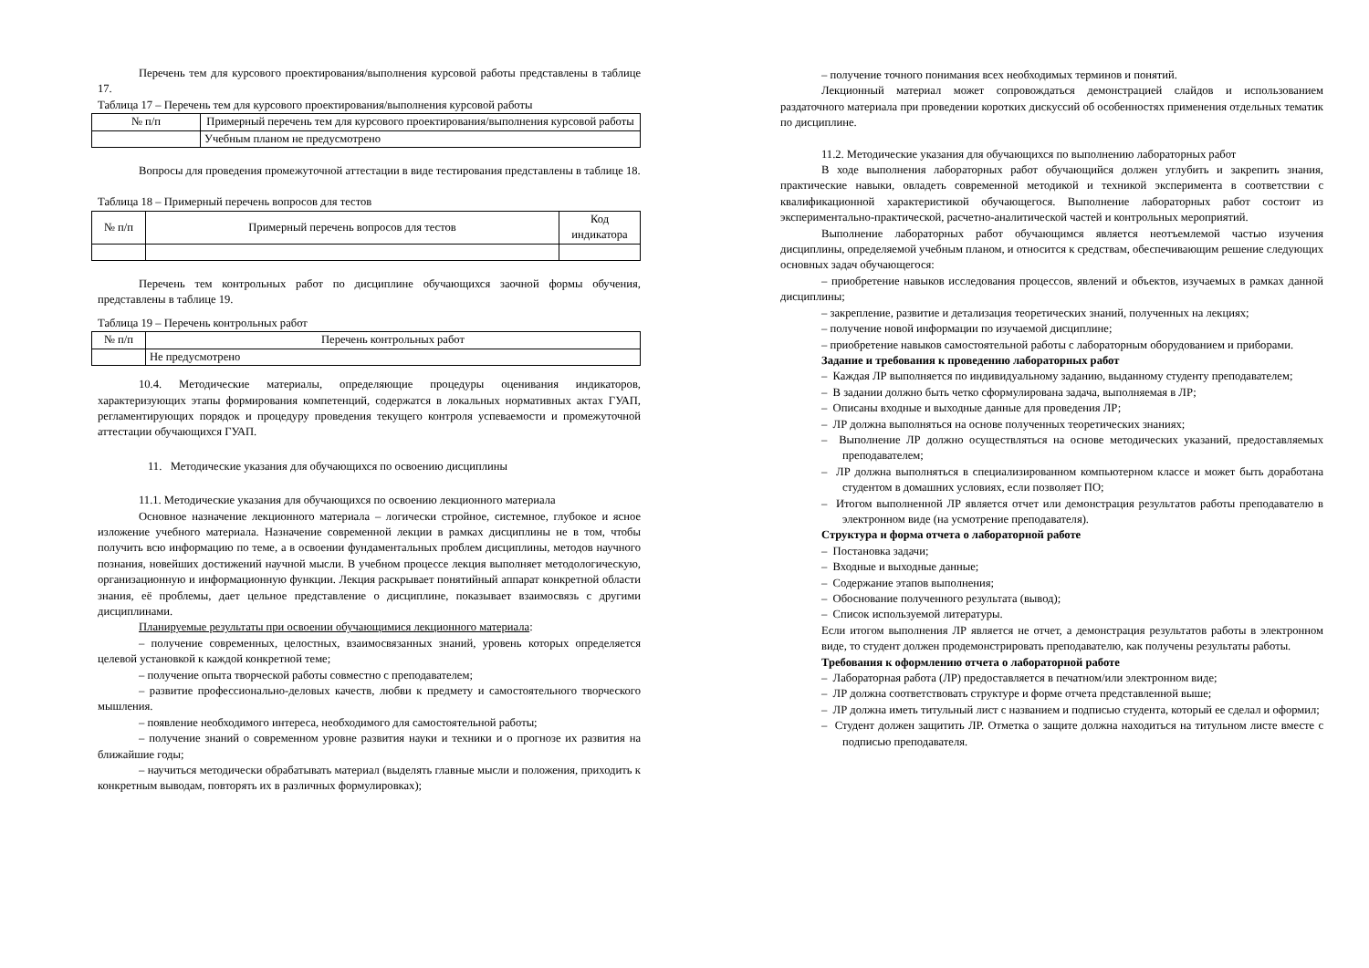Перечень тем для курсового проектирования/выполнения курсовой работы представлены в таблице 17.
Таблица 17 – Перечень тем для курсового проектирования/выполнения курсовой работы
| № п/п | Примерный перечень тем для курсового проектирования/выполнения курсовой работы |
| --- | --- |
| | Учебным планом не предусмотрено |
Вопросы для проведения промежуточной аттестации в виде тестирования представлены в таблице 18.
Таблица 18 – Примерный перечень вопросов для тестов
| № п/п | Примерный перечень вопросов для тестов | Код индикатора |
| --- | --- | --- |
Перечень тем контрольных работ по дисциплине обучающихся заочной формы обучения, представлены в таблице 19.
Таблица 19 – Перечень контрольных работ
| № п/п | Перечень контрольных работ |
| --- | --- |
| | Не предусмотрено |
10.4. Методические материалы, определяющие процедуры оценивания индикаторов, характеризующих этапы формирования компетенций, содержатся в локальных нормативных актах ГУАП, регламентирующих порядок и процедуру проведения текущего контроля успеваемости и промежуточной аттестации обучающихся ГУАП.
11. Методические указания для обучающихся по освоению дисциплины
11.1. Методические указания для обучающихся по освоению лекционного материала
Основное назначение лекционного материала – логически стройное, системное, глубокое и ясное изложение учебного материала. Назначение современной лекции в рамках дисциплины не в том, чтобы получить всю информацию по теме, а в освоении фундаментальных проблем дисциплины, методов научного познания, новейших достижений научной мысли. В учебном процессе лекция выполняет методологическую, организационную и информационную функции. Лекция раскрывает понятийный аппарат конкретной области знания, её проблемы, дает цельное представление о дисциплине, показывает взаимосвязь с другими дисциплинами.
Планируемые результаты при освоении обучающимися лекционного материала:
– получение современных, целостных, взаимосвязанных знаний, уровень которых определяется целевой установкой к каждой конкретной теме;
– получение опыта творческой работы совместно с преподавателем;
– развитие профессионально-деловых качеств, любви к предмету и самостоятельного творческого мышления.
– появление необходимого интереса, необходимого для самостоятельной работы;
– получение знаний о современном уровне развития науки и техники и о прогнозе их развития на ближайшие годы;
– научиться методически обрабатывать материал (выделять главные мысли и положения, приходить к конкретным выводам, повторять их в различных формулировках);
– получение точного понимания всех необходимых терминов и понятий.
Лекционный материал может сопровождаться демонстрацией слайдов и использованием раздаточного материала при проведении коротких дискуссий об особенностях применения отдельных тематик по дисциплине.
11.2. Методические указания для обучающихся по выполнению лабораторных работ
В ходе выполнения лабораторных работ обучающийся должен углубить и закрепить знания, практические навыки, овладеть современной методикой и техникой эксперимента в соответствии с квалификационной характеристикой обучающегося. Выполнение лабораторных работ состоит из экспериментально-практической, расчетно-аналитической частей и контрольных мероприятий.
Выполнение лабораторных работ обучающимся является неотъемлемой частью изучения дисциплины, определяемой учебным планом, и относится к средствам, обеспечивающим решение следующих основных задач обучающегося:
– приобретение навыков исследования процессов, явлений и объектов, изучаемых в рамках данной дисциплины;
– закрепление, развитие и детализация теоретических знаний, полученных на лекциях;
– получение новой информации по изучаемой дисциплине;
– приобретение навыков самостоятельной работы с лабораторным оборудованием и приборами.
Задание и требования к проведению лабораторных работ
– Каждая ЛР выполняется по индивидуальному заданию, выданному студенту преподавателем;
– В задании должно быть четко сформулирована задача, выполняемая в ЛР;
– Описаны входные и выходные данные для проведения ЛР;
– ЛР должна выполняться на основе полученных теоретических знаниях;
– Выполнение ЛР должно осуществляться на основе методических указаний, предоставляемых преподавателем;
– ЛР должна выполняться в специализированном компьютерном классе и может быть доработана студентом в домашних условиях, если позволяет ПО;
– Итогом выполненной ЛР является отчет или демонстрация результатов работы преподавателю в электронном виде (на усмотрение преподавателя).
Структура и форма отчета о лабораторной работе
– Постановка задачи;
– Входные и выходные данные;
– Содержание этапов выполнения;
– Обоснование полученного результата (вывод);
– Список используемой литературы.
Если итогом выполнения ЛР является не отчет, а демонстрация результатов работы в электронном виде, то студент должен продемонстрировать преподавателю, как получены результаты работы.
Требования к оформлению отчета о лабораторной работе
– Лабораторная работа (ЛР) предоставляется в печатном/или электронном виде;
– ЛР должна соответствовать структуре и форме отчета представленной выше;
– ЛР должна иметь титульный лист с названием и подписью студента, который ее сделал и оформил;
– Студент должен защитить ЛР. Отметка о защите должна находиться на титульном листе вместе с подписью преподавателя.